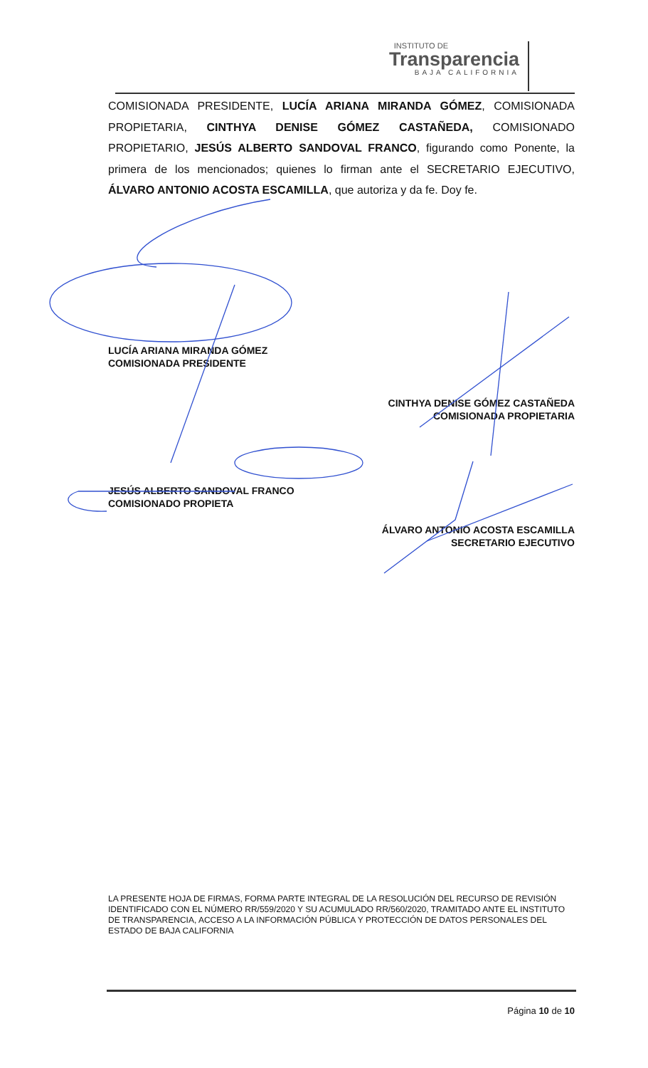INSTITUTO DE
Transparencia
BAJA CALIFORNIA
COMISIONADA PRESIDENTE, LUCÍA ARIANA MIRANDA GÓMEZ, COMISIONADA PROPIETARIA, CINTHYA DENISE GÓMEZ CASTAÑEDA, COMISIONADO PROPIETARIO, JESÚS ALBERTO SANDOVAL FRANCO, figurando como Ponente, la primera de los mencionados; quienes lo firman ante el SECRETARIO EJECUTIVO, ÁLVARO ANTONIO ACOSTA ESCAMILLA, que autoriza y da fe. Doy fe.
LUCÍA ARIANA MIRANDA GÓMEZ
COMISIONADA PRESIDENTE
CINTHYA DENISE GÓMEZ CASTAÑEDA
COMISIONADA PROPIETARIA
JESÚS ALBERTO SANDOVAL FRANCO
COMISIONADO PROPIETA
ÁLVARO ANTONIO ACOSTA ESCAMILLA
SECRETARIO EJECUTIVO
LA PRESENTE HOJA DE FIRMAS, FORMA PARTE INTEGRAL DE LA RESOLUCIÓN DEL RECURSO DE REVISIÓN IDENTIFICADO CON EL NÚMERO RR/559/2020 Y SU ACUMULADO RR/560/2020, TRAMITADO ANTE EL INSTITUTO DE TRANSPARENCIA, ACCESO A LA INFORMACIÓN PÚBLICA Y PROTECCIÓN DE DATOS PERSONALES DEL ESTADO DE BAJA CALIFORNIA
Página 10 de 10